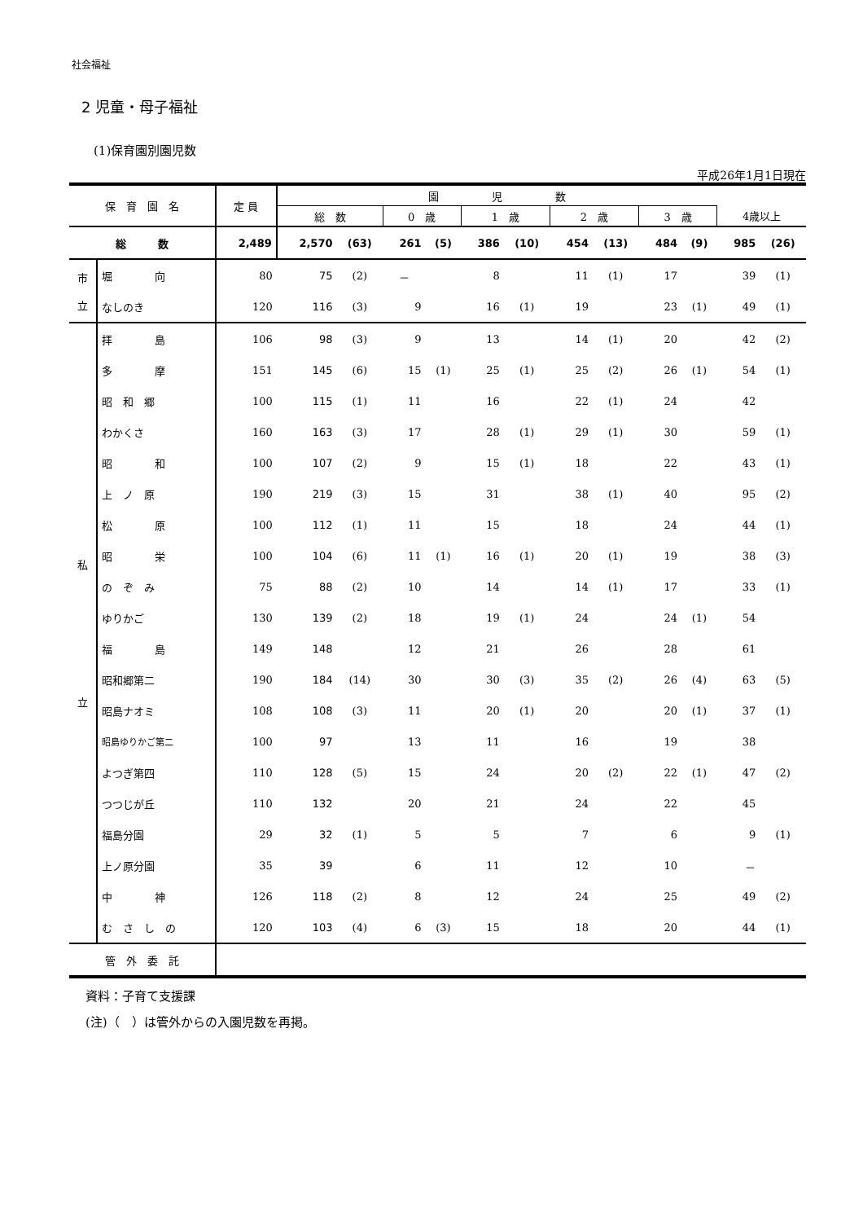社会福祉
2 児童・母子福祉
(1)保育園別園児数
平成26年1月1日現在
| 保 育 園 名 | | 定 員 | 園 児 数 | | | | | | | | | | | |
| --- | --- | --- | --- | --- | --- | --- | --- | --- | --- | --- | --- | --- | --- | --- |
| | | | 総 数 | | 0 歳 | | 1 歳 | | 2 歳 | | 3 歳 | | 4歳以上 | |
| 総 数 | | 2,489 | 2,570 | (63) | 261 | (5) | 386 | (10) | 454 | (13) | 484 | (9) | 985 | (26) |
| 市 立 | 堀 向 | 80 | 75 | (2) | － | | 8 | | 11 | (1) | 17 | | 39 | (1) |
| | なしのき | 120 | 116 | (3) | 9 | | 16 | (1) | 19 | | 23 | (1) | 49 | (1) |
| 私 立 | 拝 島 | 106 | 98 | (3) | 9 | | 13 | | 14 | (1) | 20 | | 42 | (2) |
| | 多 摩 | 151 | 145 | (6) | 15 | (1) | 25 | (1) | 25 | (2) | 26 | (1) | 54 | (1) |
| | 昭 和 郷 | 100 | 115 | (1) | 11 | | 16 | | 22 | (1) | 24 | | 42 | |
| | わかくさ | 160 | 163 | (3) | 17 | | 28 | (1) | 29 | (1) | 30 | | 59 | (1) |
| | 昭 和 | 100 | 107 | (2) | 9 | | 15 | (1) | 18 | | 22 | | 43 | (1) |
| | 上 ノ 原 | 190 | 219 | (3) | 15 | | 31 | | 38 | (1) | 40 | | 95 | (2) |
| | 松 原 | 100 | 112 | (1) | 11 | | 15 | | 18 | | 24 | | 44 | (1) |
| | 昭 栄 | 100 | 104 | (6) | 11 | (1) | 16 | (1) | 20 | (1) | 19 | | 38 | (3) |
| | の ぞ み | 75 | 88 | (2) | 10 | | 14 | | 14 | (1) | 17 | | 33 | (1) |
| | ゆりかご | 130 | 139 | (2) | 18 | | 19 | (1) | 24 | | 24 | (1) | 54 | |
| | 福 島 | 149 | 148 | | 12 | | 21 | | 26 | | 28 | | 61 | |
| | 昭和郷第二 | 190 | 184 | (14) | 30 | | 30 | (3) | 35 | (2) | 26 | (4) | 63 | (5) |
| | 昭島ナオミ | 108 | 108 | (3) | 11 | | 20 | (1) | 20 | | 20 | (1) | 37 | (1) |
| | 昭島ゆりかご第二 | 100 | 97 | | 13 | | 11 | | 16 | | 19 | | 38 | |
| | よつぎ第四 | 110 | 128 | (5) | 15 | | 24 | | 20 | (2) | 22 | (1) | 47 | (2) |
| | つつじが丘 | 110 | 132 | | 20 | | 21 | | 24 | | 22 | | 45 | |
| | 福島分園 | 29 | 32 | (1) | 5 | | 5 | | 7 | | 6 | | 9 | (1) |
| | 上ノ原分園 | 35 | 39 | | 6 | | 11 | | 12 | | 10 | | － | |
| | 中 神 | 126 | 118 | (2) | 8 | | 12 | | 24 | | 25 | | 49 | (2) |
| | む さ し の | 120 | 103 | (4) | 6 | (3) | 15 | | 18 | | 20 | | 44 | (1) |
| 管 外 委 託 | | | | | | | | | | | | | | |
資料：子育て支援課
(注)（　）は管外からの入園児数を再掲。